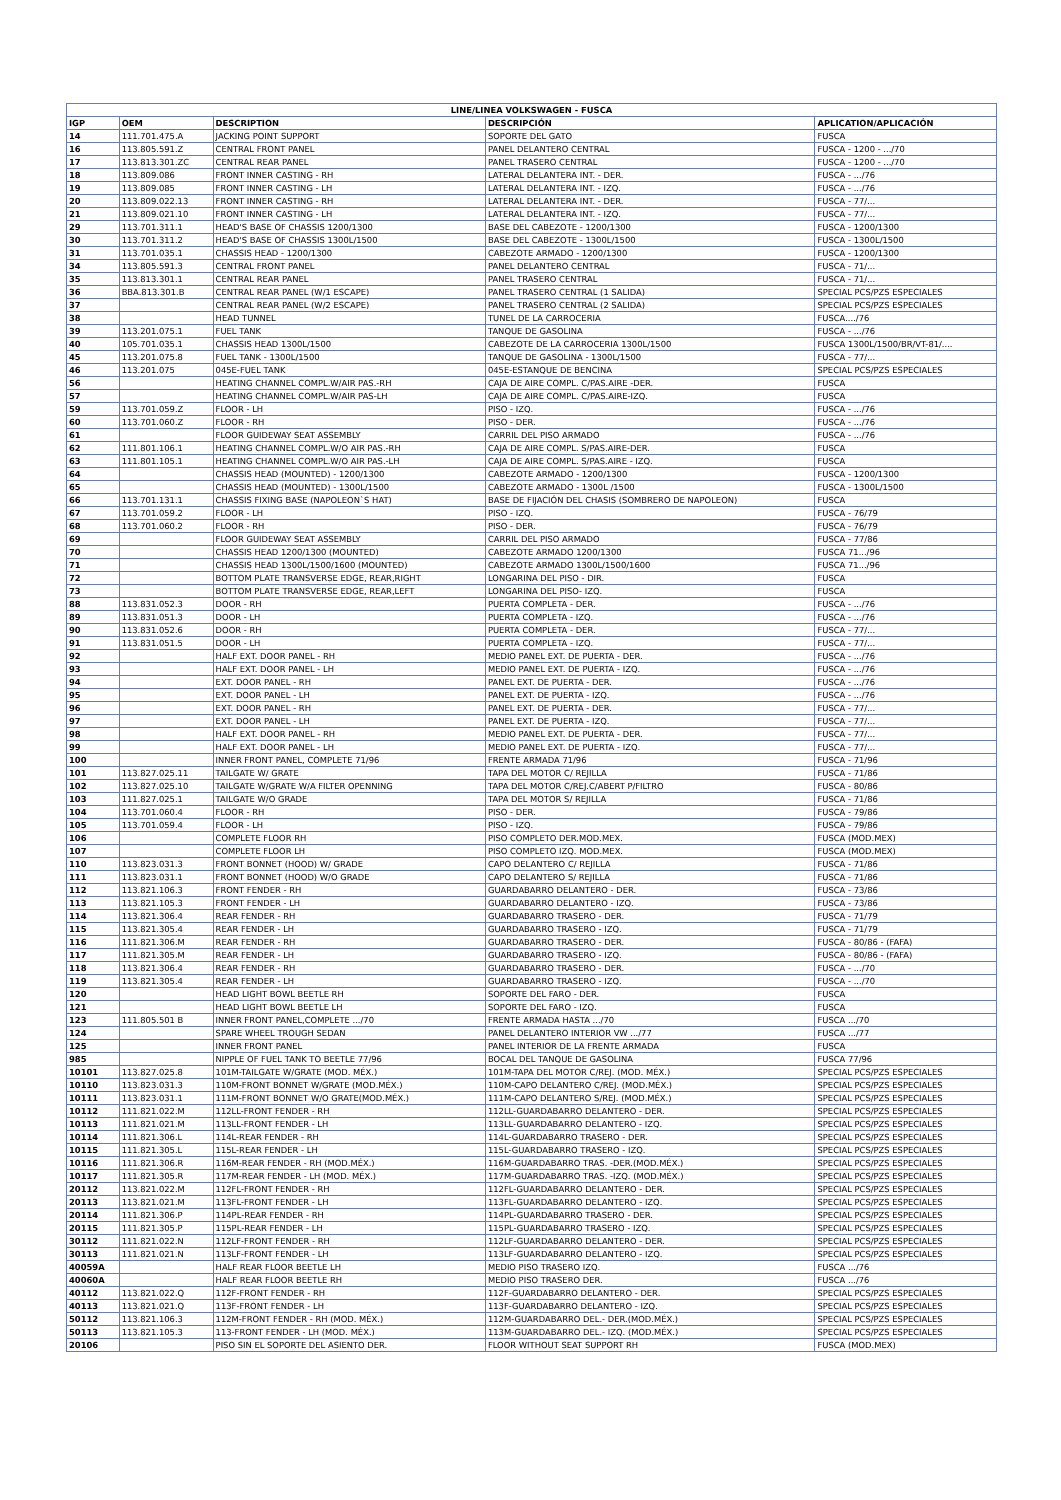| LINE/LINEA VOLKSWAGEN - FUSCA | | | | |
| --- | --- | --- | --- | --- |
| IGP | OEM | DESCRIPTION | DESCRIPCIÓN | APLICATION/APLICACIÓN |
| 14 | 111.701.475.A | JACKING POINT SUPPORT | SOPORTE DEL GATO | FUSCA |
| 16 | 113.805.591.Z | CENTRAL FRONT PANEL | PANEL DELANTERO CENTRAL | FUSCA - 1200 - .../70 |
| 17 | 113.813.301.ZC | CENTRAL REAR PANEL | PANEL TRASERO CENTRAL | FUSCA - 1200 - .../70 |
| 18 | 113.809.086 | FRONT INNER CASTING - RH | LATERAL DELANTERA INT. - DER. | FUSCA - .../76 |
| 19 | 113.809.085 | FRONT INNER CASTING - LH | LATERAL DELANTERA INT. - IZQ. | FUSCA - .../76 |
| 20 | 113.809.022.13 | FRONT INNER CASTING - RH | LATERAL DELANTERA INT. - DER. | FUSCA - 77/... |
| 21 | 113.809.021.10 | FRONT INNER CASTING - LH | LATERAL DELANTERA INT. - IZQ. | FUSCA - 77/... |
| 29 | 113.701.311.1 | HEAD'S BASE OF CHASSIS 1200/1300 | BASE DEL CABEZOTE - 1200/1300 | FUSCA - 1200/1300 |
| 30 | 113.701.311.2 | HEAD'S BASE OF CHASSIS 1300L/1500 | BASE DEL CABEZOTE - 1300L/1500 | FUSCA - 1300L/1500 |
| 31 | 113.701.035.1 | CHASSIS HEAD - 1200/1300 | CABEZOTE ARMADO - 1200/1300 | FUSCA - 1200/1300 |
| 34 | 113.805.591.3 | CENTRAL FRONT PANEL | PANEL DELANTERO CENTRAL | FUSCA - 71/... |
| 35 | 113.813.301.1 | CENTRAL REAR PANEL | PANEL TRASERO CENTRAL | FUSCA - 71/... |
| 36 | BBA.813.301.B | CENTRAL REAR PANEL (W/1 ESCAPE) | PANEL TRASERO CENTRAL (1 SALIDA) | SPECIAL PCS/PZS ESPECIALES |
| 37 | | CENTRAL REAR PANEL (W/2 ESCAPE) | PANEL TRASERO CENTRAL (2 SALIDA) | SPECIAL PCS/PZS ESPECIALES |
| 38 | | HEAD TUNNEL | TUNEL DE LA CARROCERIA | FUSCA..../76 |
| 39 | 113.201.075.1 | FUEL TANK | TANQUE DE GASOLINA | FUSCA - .../76 |
| 40 | 105.701.035.1 | CHASSIS HEAD 1300L/1500 | CABEZOTE DE LA CARROCERIA 1300L/1500 | FUSCA 1300L/1500/BR/VT-81/.... |
| 45 | 113.201.075.8 | FUEL TANK - 1300L/1500 | TANQUE DE GASOLINA - 1300L/1500 | FUSCA - 77/... |
| 46 | 113.201.075 | 045E-FUEL TANK | 045E-ESTANQUE DE BENCINA | SPECIAL PCS/PZS ESPECIALES |
| 56 | | HEATING CHANNEL COMPL.W/AIR PAS.-RH | CAJA DE AIRE COMPL. C/PAS.AIRE -DER. | FUSCA |
| 57 | | HEATING CHANNEL COMPL.W/AIR PAS-LH | CAJA DE AIRE COMPL. C/PAS.AIRE-IZQ. | FUSCA |
| 59 | 113.701.059.Z | FLOOR - LH | PISO - IZQ. | FUSCA - .../76 |
| 60 | 113.701.060.Z | FLOOR - RH | PISO - DER. | FUSCA - .../76 |
| 61 | | FLOOR GUIDEWAY SEAT ASSEMBLY | CARRIL DEL PISO ARMADO | FUSCA - .../76 |
| 62 | 111.801.106.1 | HEATING CHANNEL COMPL.W/O AIR PAS.-RH | CAJA DE AIRE COMPL. S/PAS.AIRE-DER. | FUSCA |
| 63 | 111.801.105.1 | HEATING CHANNEL COMPL.W/O AIR PAS.-LH | CAJA DE AIRE COMPL. S/PAS.AIRE - IZQ. | FUSCA |
| 64 | | CHASSIS HEAD (MOUNTED) - 1200/1300 | CABEZOTE ARMADO - 1200/1300 | FUSCA - 1200/1300 |
| 65 | | CHASSIS HEAD (MOUNTED) - 1300L/1500 | CABEZOTE ARMADO - 1300L /1500 | FUSCA - 1300L/1500 |
| 66 | 113.701.131.1 | CHASSIS FIXING BASE (NAPOLEON`S HAT) | BASE DE FIJACIÓN DEL CHASIS (SOMBRERO DE NAPOLEON) | FUSCA |
| 67 | 113.701.059.2 | FLOOR - LH | PISO - IZQ. | FUSCA - 76/79 |
| 68 | 113.701.060.2 | FLOOR - RH | PISO - DER. | FUSCA - 76/79 |
| 69 | | FLOOR GUIDEWAY SEAT ASSEMBLY | CARRIL DEL PISO ARMADO | FUSCA - 77/86 |
| 70 | | CHASSIS HEAD 1200/1300 (MOUNTED) | CABEZOTE ARMADO 1200/1300 | FUSCA 71.../96 |
| 71 | | CHASSIS HEAD 1300L/1500/1600 (MOUNTED) | CABEZOTE ARMADO 1300L/1500/1600 | FUSCA 71.../96 |
| 72 | | BOTTOM PLATE TRANSVERSE EDGE, REAR,RIGHT | LONGARINA DEL PISO - DIR. | FUSCA |
| 73 | | BOTTOM PLATE TRANSVERSE EDGE, REAR,LEFT | LONGARINA DEL PISO- IZQ. | FUSCA |
| 88 | 113.831.052.3 | DOOR - RH | PUERTA COMPLETA - DER. | FUSCA - .../76 |
| 89 | 113.831.051.3 | DOOR - LH | PUERTA COMPLETA - IZQ. | FUSCA - .../76 |
| 90 | 113.831.052.6 | DOOR - RH | PUERTA COMPLETA - DER. | FUSCA - 77/... |
| 91 | 113.831.051.5 | DOOR - LH | PUERTA COMPLETA - IZQ. | FUSCA - 77/... |
| 92 | | HALF EXT. DOOR PANEL - RH | MEDIO PANEL EXT. DE PUERTA - DER. | FUSCA - .../76 |
| 93 | | HALF EXT. DOOR PANEL - LH | MEDIO PANEL EXT. DE PUERTA - IZQ. | FUSCA - .../76 |
| 94 | | EXT. DOOR PANEL - RH | PANEL EXT. DE PUERTA - DER. | FUSCA - .../76 |
| 95 | | EXT. DOOR PANEL - LH | PANEL EXT. DE PUERTA - IZQ. | FUSCA - .../76 |
| 96 | | EXT. DOOR PANEL - RH | PANEL EXT. DE PUERTA - DER. | FUSCA - 77/... |
| 97 | | EXT. DOOR PANEL - LH | PANEL EXT. DE PUERTA - IZQ. | FUSCA - 77/... |
| 98 | | HALF EXT. DOOR PANEL - RH | MEDIO PANEL EXT. DE PUERTA - DER. | FUSCA - 77/... |
| 99 | | HALF EXT. DOOR PANEL - LH | MEDIO PANEL EXT. DE PUERTA - IZQ. | FUSCA - 77/... |
| 100 | | INNER FRONT PANEL, COMPLETE 71/96 | FRENTE ARMADA 71/96 | FUSCA - 71/96 |
| 101 | 113.827.025.11 | TAILGATE W/ GRATE | TAPA DEL MOTOR C/ REJILLA | FUSCA - 71/86 |
| 102 | 113.827.025.10 | TAILGATE W/GRATE W/A FILTER OPENNING | TAPA DEL MOTOR C/REJ.C/ABERT P/FILTRO | FUSCA - 80/86 |
| 103 | 111.827.025.1 | TAILGATE W/O GRADE | TAPA DEL MOTOR S/ REJILLA | FUSCA - 71/86 |
| 104 | 113.701.060.4 | FLOOR - RH | PISO - DER. | FUSCA - 79/86 |
| 105 | 113.701.059.4 | FLOOR - LH | PISO - IZQ. | FUSCA - 79/86 |
| 106 | | COMPLETE FLOOR RH | PISO COMPLETO DER.MOD.MEX. | FUSCA (MOD.MEX) |
| 107 | | COMPLETE FLOOR LH | PISO COMPLETO IZQ. MOD.MEX. | FUSCA (MOD.MEX) |
| 110 | 113.823.031.3 | FRONT BONNET (HOOD) W/ GRADE | CAPO DELANTERO C/ REJILLA | FUSCA - 71/86 |
| 111 | 113.823.031.1 | FRONT BONNET (HOOD) W/O GRADE | CAPO DELANTERO S/ REJILLA | FUSCA - 71/86 |
| 112 | 113.821.106.3 | FRONT FENDER - RH | GUARDABARRO DELANTERO - DER. | FUSCA - 73/86 |
| 113 | 113.821.105.3 | FRONT FENDER - LH | GUARDABARRO DELANTERO - IZQ. | FUSCA - 73/86 |
| 114 | 113.821.306.4 | REAR FENDER - RH | GUARDABARRO TRASERO - DER. | FUSCA - 71/79 |
| 115 | 113.821.305.4 | REAR FENDER - LH | GUARDABARRO TRASERO - IZQ. | FUSCA - 71/79 |
| 116 | 111.821.306.M | REAR FENDER - RH | GUARDABARRO TRASERO - DER. | FUSCA - 80/86 - (FAFA) |
| 117 | 111.821.305.M | REAR FENDER - LH | GUARDABARRO TRASERO - IZQ. | FUSCA - 80/86 - (FAFA) |
| 118 | 113.821.306.4 | REAR FENDER - RH | GUARDABARRO TRASERO - DER. | FUSCA - .../70 |
| 119 | 113.821.305.4 | REAR FENDER - LH | GUARDABARRO TRASERO - IZQ. | FUSCA - .../70 |
| 120 | | HEAD LIGHT BOWL BEETLE RH | SOPORTE DEL FARO - DER. | FUSCA |
| 121 | | HEAD LIGHT BOWL BEETLE LH | SOPORTE DEL FARO - IZQ. | FUSCA |
| 123 | 111.805.501 B | INNER FRONT PANEL,COMPLETE .../70 | FRENTE ARMADA HASTA .../70 | FUSCA .../70 |
| 124 | | SPARE WHEEL TROUGH SEDAN | PANEL DELANTERO INTERIOR VW .../77 | FUSCA .../77 |
| 125 | | INNER FRONT PANEL | PANEL INTERIOR DE LA FRENTE ARMADA | FUSCA |
| 985 | | NIPPLE OF FUEL TANK TO BEETLE 77/96 | BOCAL DEL TANQUE DE GASOLINA | FUSCA 77/96 |
| 10101 | 113.827.025.8 | 101M-TAILGATE W/GRATE (MOD. MÉX.) | 101M-TAPA DEL MOTOR C/REJ. (MOD. MÉX.) | SPECIAL PCS/PZS ESPECIALES |
| 10110 | 113.823.031.3 | 110M-FRONT BONNET W/GRATE (MOD.MÉX.) | 110M-CAPO DELANTERO C/REJ. (MOD.MÉX.) | SPECIAL PCS/PZS ESPECIALES |
| 10111 | 113.823.031.1 | 111M-FRONT BONNET W/O GRATE(MOD.MÉX.) | 111M-CAPO DELANTERO S/REJ. (MOD.MÉX.) | SPECIAL PCS/PZS ESPECIALES |
| 10112 | 111.821.022.M | 112LL-FRONT FENDER - RH | 112LL-GUARDABARRO DELANTERO - DER. | SPECIAL PCS/PZS ESPECIALES |
| 10113 | 111.821.021.M | 113LL-FRONT FENDER - LH | 113LL-GUARDABARRO DELANTERO - IZQ. | SPECIAL PCS/PZS ESPECIALES |
| 10114 | 111.821.306.L | 114L-REAR FENDER - RH | 114L-GUARDABARRO TRASERO - DER. | SPECIAL PCS/PZS ESPECIALES |
| 10115 | 111.821.305.L | 115L-REAR FENDER - LH | 115L-GUARDABARRO TRASERO - IZQ. | SPECIAL PCS/PZS ESPECIALES |
| 10116 | 111.821.306.R | 116M-REAR FENDER - RH (MOD.MÉX.) | 116M-GUARDABARRO TRAS. -DER.(MOD.MÉX.) | SPECIAL PCS/PZS ESPECIALES |
| 10117 | 111.821.305.R | 117M-REAR FENDER - LH (MOD. MÉX.) | 117M-GUARDABARRO TRAS. -IZQ. (MOD.MÉX.) | SPECIAL PCS/PZS ESPECIALES |
| 20112 | 113.821.022.M | 112FL-FRONT FENDER - RH | 112FL-GUARDABARRO DELANTERO - DER. | SPECIAL PCS/PZS ESPECIALES |
| 20113 | 113.821.021.M | 113FL-FRONT FENDER - LH | 113FL-GUARDABARRO DELANTERO - IZQ. | SPECIAL PCS/PZS ESPECIALES |
| 20114 | 111.821.306.P | 114PL-REAR FENDER - RH | 114PL-GUARDABARRO TRASERO - DER. | SPECIAL PCS/PZS ESPECIALES |
| 20115 | 111.821.305.P | 115PL-REAR FENDER - LH | 115PL-GUARDABARRO TRASERO - IZQ. | SPECIAL PCS/PZS ESPECIALES |
| 30112 | 111.821.022.N | 112LF-FRONT FENDER - RH | 112LF-GUARDABARRO DELANTERO - DER. | SPECIAL PCS/PZS ESPECIALES |
| 30113 | 111.821.021.N | 113LF-FRONT FENDER - LH | 113LF-GUARDABARRO DELANTERO - IZQ. | SPECIAL PCS/PZS ESPECIALES |
| 40059A | | HALF REAR FLOOR BEETLE LH | MEDIO PISO TRASERO IZQ. | FUSCA .../76 |
| 40060A | | HALF REAR FLOOR BEETLE RH | MEDIO PISO TRASERO DER. | FUSCA .../76 |
| 40112 | 113.821.022.Q | 112F-FRONT FENDER - RH | 112F-GUARDABARRO DELANTERO - DER. | SPECIAL PCS/PZS ESPECIALES |
| 40113 | 113.821.021.Q | 113F-FRONT FENDER - LH | 113F-GUARDABARRO DELANTERO - IZQ. | SPECIAL PCS/PZS ESPECIALES |
| 50112 | 113.821.106.3 | 112M-FRONT FENDER - RH (MOD. MÉX.) | 112M-GUARDABARRO DEL.- DER.(MOD.MÉX.) | SPECIAL PCS/PZS ESPECIALES |
| 50113 | 113.821.105.3 | 113-FRONT FENDER - LH (MOD. MÉX.) | 113M-GUARDABARRO DEL.- IZQ. (MOD.MÉX.) | SPECIAL PCS/PZS ESPECIALES |
| 20106 | | PISO SIN EL SOPORTE DEL ASIENTO DER. | FLOOR WITHOUT SEAT SUPPORT RH | FUSCA (MOD.MEX) |